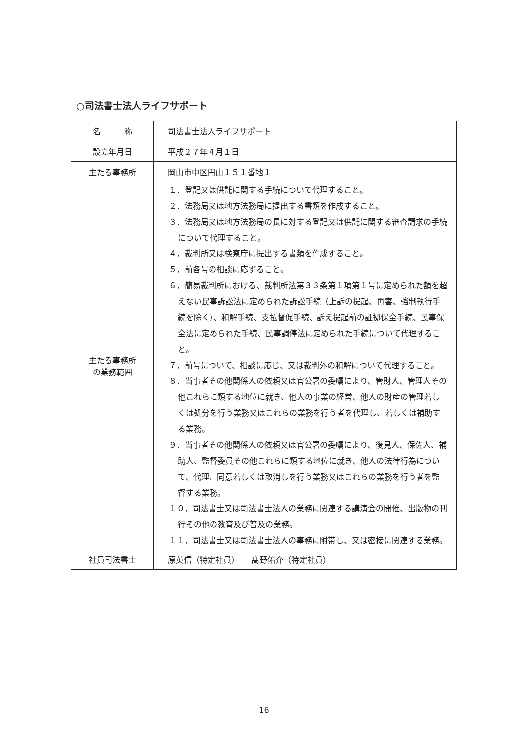○司法書士法人ライフサポート
| 名 称 | 司法書士法人ライフサポート |
| 設立年月日 | 平成２７年４月１日 |
| 主たる事務所 | 岡山市中区円山１５１番地１ |
| 主たる事務所 の業務範囲 | １．登記又は供託に関する手続について代理すること。 ２．法務局又は地方法務局に提出する書類を作成すること。 ３．法務局又は地方法務局の長に対する登記又は供託に関する審査請求の手続について代理すること。 ４．裁判所又は検察庁に提出する書類を作成すること。 ５．前各号の相談に応ずること。 ６．簡易裁判所における、裁判所法第３３条第１項第１号に定められた額を超えない民事訴訟法に定められた訴訟手続（上訴の提起、再審、強制執行手続を除く）、和解手続、支払督促手続、訴え提起前の証拠保全手続、民事保全法に定められた手続、民事調停法に定められた手続について代理すること。 ７．前号について、相談に応じ、又は裁判外の和解について代理すること。 ８．当事者その他関係人の依頼又は官公署の委嘱により、管財人、管理人その他これらに類する地位に就き、他人の事業の経営、他人の財産の管理若しくは処分を行う業務又はこれらの業務を行う者を代理し、若しくは補助する業務。 ９．当事者その他関係人の依頼又は官公署の委嘱により、後見人、保佐人、補助人、監督委員その他これらに類する地位に就き、他人の法律行為について、代理、同意若しくは取消しを行う業務又はこれらの業務を行う者を監督する業務。 １０．司法書士又は司法書士法人の業務に関連する講演会の開催、出版物の刊行その他の教育及び普及の業務。 １１．司法書士又は司法書士法人の事務に附帯し、又は密接に関連する業務。 |
| 社員司法書士 | 原英信（特定社員） 髙野佑介（特定社員） |
16